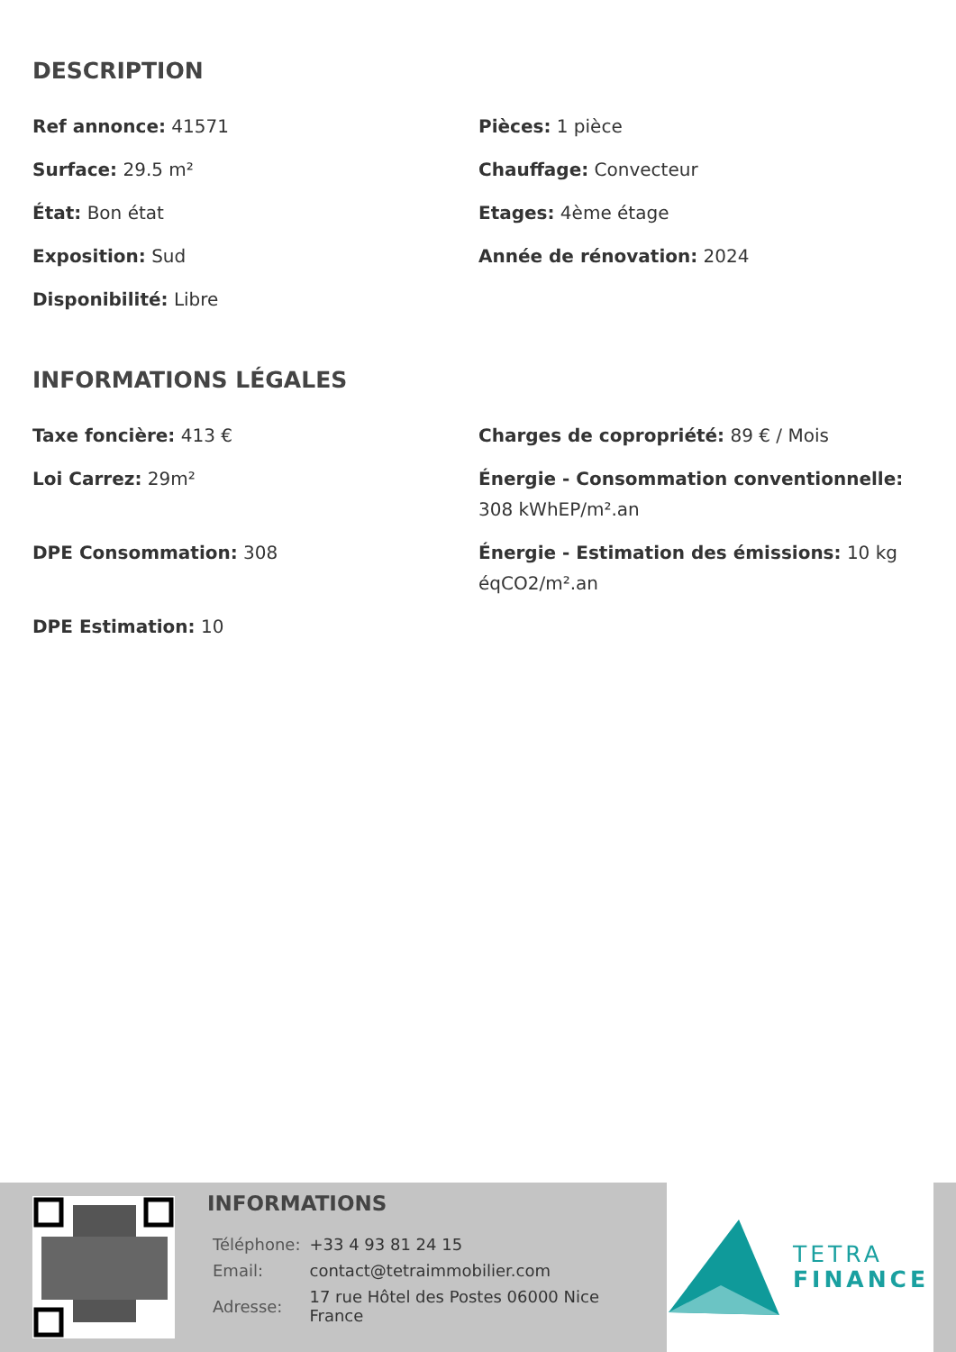DESCRIPTION
Ref annonce: 41571
Pièces: 1 pièce
Surface: 29.5 m²
Chauffage: Convecteur
État: Bon état
Etages: 4ème étage
Exposition: Sud
Année de rénovation: 2024
Disponibilité: Libre
INFORMATIONS LÉGALES
Taxe foncière: 413 €
Charges de copropriété: 89 € / Mois
Loi Carrez: 29m²
Énergie - Consommation conventionnelle: 308 kWhEP/m².an
DPE Consommation: 308
Énergie - Estimation des émissions: 10 kg éqCO2/m².an
DPE Estimation: 10
INFORMATIONS
| Téléphone: | +33 4 93 81 24 15 |
| Email: | contact@tetraimmobilier.com |
| Adresse: | 17 rue Hôtel des Postes 06000 Nice France |
TETRA
FINANCE